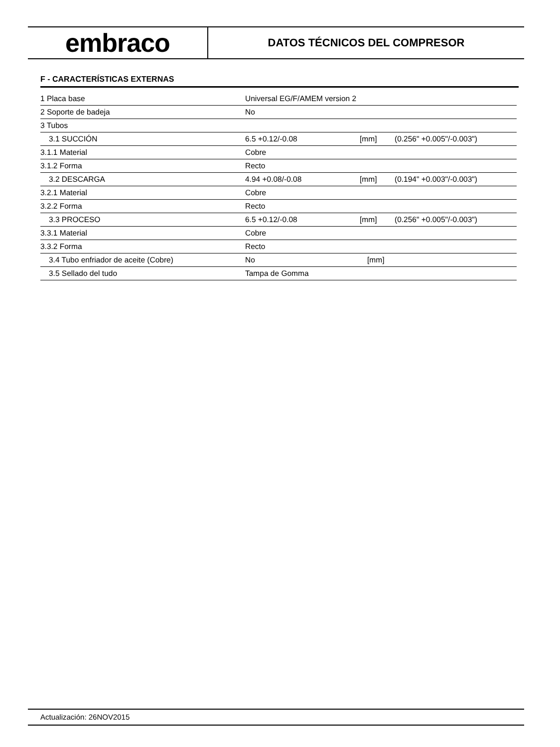embraco
DATOS TÉCNICOS DEL COMPRESOR
F - CARACTERÍSTICAS EXTERNAS
| 1 Placa base | Universal EG/F/AMEM version 2 | | |
| 2 Soporte de badeja | No | | |
| 3 Tubos | | | |
| 3.1 SUCCIÓN | 6.5 +0.12/-0.08 | [mm] | (0.256" +0.005"/-0.003") |
| 3.1.1 Material | Cobre | | |
| 3.1.2 Forma | Recto | | |
| 3.2 DESCARGA | 4.94 +0.08/-0.08 | [mm] | (0.194" +0.003"/-0.003") |
| 3.2.1 Material | Cobre | | |
| 3.2.2 Forma | Recto | | |
| 3.3 PROCESO | 6.5 +0.12/-0.08 | [mm] | (0.256" +0.005"/-0.003") |
| 3.3.1 Material | Cobre | | |
| 3.3.2 Forma | Recto | | |
| 3.4 Tubo enfriador de aceite (Cobre) | No | [mm] | |
| 3.5 Sellado del tudo | Tampa de Gomma | | |
Actualización: 26NOV2015